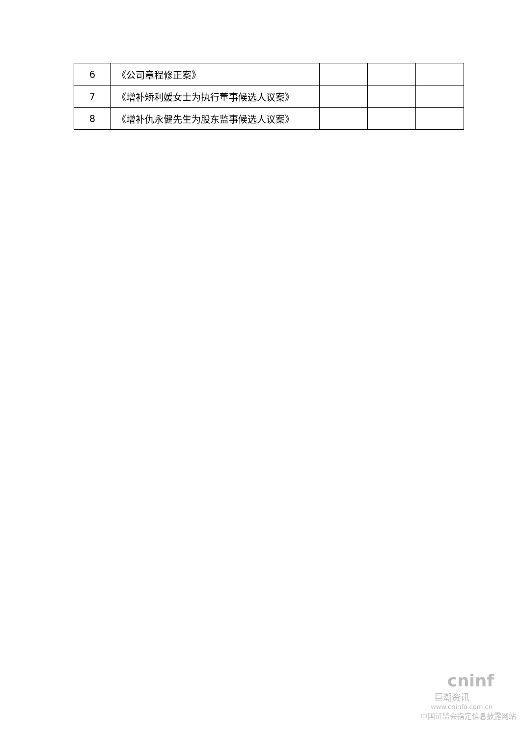| 6 | 《公司章程修正案》 | | | |
| 7 | 《增补矫利媛女士为执行董事候选人议案》 | | | |
| 8 | 《增补仇永健先生为股东监事候选人议案》 | | | |
cninf
巨潮资讯
www.cninfo.com.cn
中国证监会指定信息披露网站